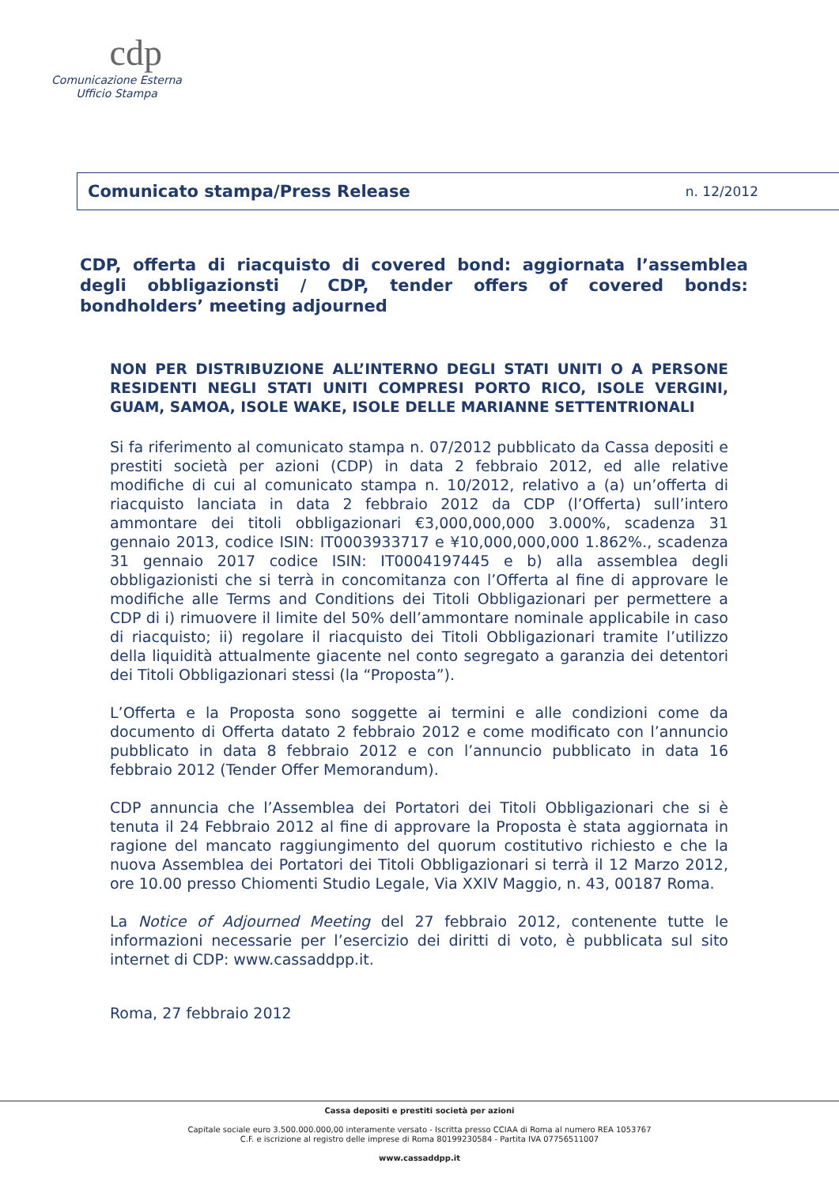cdp
Comunicazione Esterna
Ufficio Stampa
Comunicato stampa/Press Release n. 12/2012
CDP, offerta di riacquisto di covered bond: aggiornata l’assemblea degli obbligazionsti / CDP, tender offers of covered bonds: bondholders’ meeting adjourned
NON PER DISTRIBUZIONE ALL’INTERNO DEGLI STATI UNITI O A PERSONE RESIDENTI NEGLI STATI UNITI COMPRESI PORTO RICO, ISOLE VERGINI, GUAM, SAMOA, ISOLE WAKE, ISOLE DELLE MARIANNE SETTENTRIONALI
Si fa riferimento al comunicato stampa n. 07/2012 pubblicato da Cassa depositi e prestiti società per azioni (CDP) in data 2 febbraio 2012, ed alle relative modifiche di cui al comunicato stampa n. 10/2012, relativo a (a) un’offerta di riacquisto lanciata in data 2 febbraio 2012 da CDP (l’Offerta) sull’intero ammontare dei titoli obbligazionari €3,000,000,000 3.000%, scadenza 31 gennaio 2013, codice ISIN: IT0003933717 e ¥10,000,000,000 1.862%., scadenza 31 gennaio 2017 codice ISIN: IT0004197445 e b) alla assemblea degli obbligazionisti che si terrà in concomitanza con l’Offerta al fine di approvare le modifiche alle Terms and Conditions dei Titoli Obbligazionari per permettere a CDP di i) rimuovere il limite del 50% dell’ammontare nominale applicabile in caso di riacquisto; ii) regolare il riacquisto dei Titoli Obbligazionari tramite l’utilizzo della liquidità attualmente giacente nel conto segregato a garanzia dei detentori dei Titoli Obbligazionari stessi (la “Proposta”).
L’Offerta e la Proposta sono soggette ai termini e alle condizioni come da documento di Offerta datato 2 febbraio 2012 e come modificato con l’annuncio pubblicato in data 8 febbraio 2012 e con l’annuncio pubblicato in data 16 febbraio 2012 (Tender Offer Memorandum).
CDP annuncia che l’Assemblea dei Portatori dei Titoli Obbligazionari che si è tenuta il 24 Febbraio 2012 al fine di approvare la Proposta è stata aggiornata in ragione del mancato raggiungimento del quorum costitutivo richiesto e che la nuova Assemblea dei Portatori dei Titoli Obbligazionari si terrà il 12 Marzo 2012, ore 10.00 presso Chiomenti Studio Legale, Via XXIV Maggio, n. 43, 00187 Roma.
La Notice of Adjourned Meeting del 27 febbraio 2012, contenente tutte le informazioni necessarie per l’esercizio dei diritti di voto, è pubblicata sul sito internet di CDP: www.cassaddpp.it.
Roma, 27 febbraio 2012
Cassa depositi e prestiti società per azioni
Capitale sociale euro 3.500.000.000,00 interamente versato - Iscritta presso CCIAA di Roma al numero REA 1053767
C.F. e iscrizione al registro delle imprese di Roma 80199230584 - Partita IVA 07756511007
www.cassaddpp.it